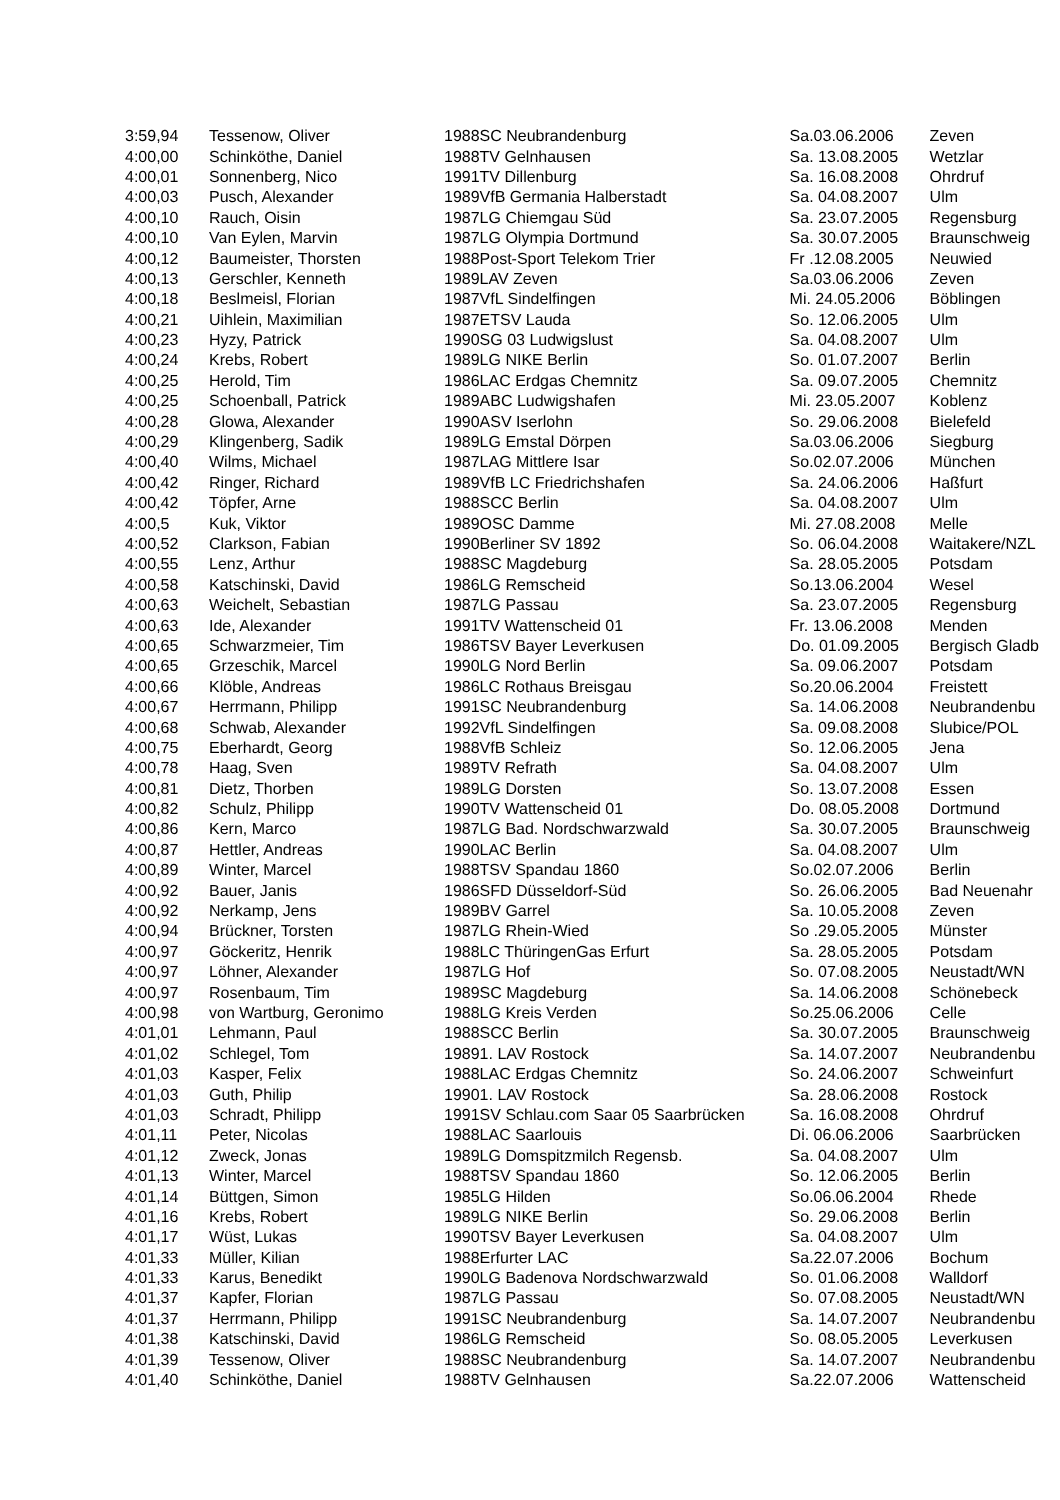| 3:59,94 | Tessenow, Oliver | 1988 | SC Neubrandenburg | Sa.03.06.2006 | Zeven |
| 4:00,00 | Schinköthe, Daniel | 1988 | TV Gelnhausen | Sa. 13.08.2005 | Wetzlar |
| 4:00,01 | Sonnenberg, Nico | 1991 | TV Dillenburg | Sa. 16.08.2008 | Ohrdruf |
| 4:00,03 | Pusch, Alexander | 1989 | VfB Germania Halberstadt | Sa. 04.08.2007 | Ulm |
| 4:00,10 | Rauch, Oisin | 1987 | LG Chiemgau Süd | Sa. 23.07.2005 | Regensburg |
| 4:00,10 | Van Eylen, Marvin | 1987 | LG Olympia Dortmund | Sa. 30.07.2005 | Braunschweig |
| 4:00,12 | Baumeister, Thorsten | 1988 | Post-Sport Telekom Trier | Fr .12.08.2005 | Neuwied |
| 4:00,13 | Gerschler, Kenneth | 1989 | LAV Zeven | Sa.03.06.2006 | Zeven |
| 4:00,18 | Beslmeisl, Florian | 1987 | VfL Sindelfingen | Mi. 24.05.2006 | Böblingen |
| 4:00,21 | Uihlein, Maximilian | 1987 | ETSV Lauda | So. 12.06.2005 | Ulm |
| 4:00,23 | Hyzy, Patrick | 1990 | SG 03 Ludwigslust | Sa. 04.08.2007 | Ulm |
| 4:00,24 | Krebs, Robert | 1989 | LG NIKE Berlin | So. 01.07.2007 | Berlin |
| 4:00,25 | Herold, Tim | 1986 | LAC Erdgas Chemnitz | Sa. 09.07.2005 | Chemnitz |
| 4:00,25 | Schoenball, Patrick | 1989 | ABC Ludwigshafen | Mi. 23.05.2007 | Koblenz |
| 4:00,28 | Glowa, Alexander | 1990 | ASV Iserlohn | So. 29.06.2008 | Bielefeld |
| 4:00,29 | Klingenberg, Sadik | 1989 | LG Emstal Dörpen | Sa.03.06.2006 | Siegburg |
| 4:00,40 | Wilms, Michael | 1987 | LAG Mittlere Isar | So.02.07.2006 | München |
| 4:00,42 | Ringer, Richard | 1989 | VfB LC Friedrichshafen | Sa. 24.06.2006 | Haßfurt |
| 4:00,42 | Töpfer, Arne | 1988 | SCC Berlin | Sa. 04.08.2007 | Ulm |
| 4:00,5 | Kuk, Viktor | 1989 | OSC Damme | Mi. 27.08.2008 | Melle |
| 4:00,52 | Clarkson, Fabian | 1990 | Berliner SV 1892 | So. 06.04.2008 | Waitakere/NZL |
| 4:00,55 | Lenz, Arthur | 1988 | SC Magdeburg | Sa. 28.05.2005 | Potsdam |
| 4:00,58 | Katschinski, David | 1986 | LG Remscheid | So.13.06.2004 | Wesel |
| 4:00,63 | Weichelt, Sebastian | 1987 | LG Passau | Sa. 23.07.2005 | Regensburg |
| 4:00,63 | Ide, Alexander | 1991 | TV Wattenscheid 01 | Fr. 13.06.2008 | Menden |
| 4:00,65 | Schwarzmeier, Tim | 1986 | TSV Bayer Leverkusen | Do. 01.09.2005 | Bergisch Gladb |
| 4:00,65 | Grzeschik, Marcel | 1990 | LG Nord Berlin | Sa. 09.06.2007 | Potsdam |
| 4:00,66 | Klöble, Andreas | 1986 | LC Rothaus Breisgau | So.20.06.2004 | Freistett |
| 4:00,67 | Herrmann, Philipp | 1991 | SC Neubrandenburg | Sa. 14.06.2008 | Neubrandenbu |
| 4:00,68 | Schwab, Alexander | 1992 | VfL Sindelfingen | Sa. 09.08.2008 | Slubice/POL |
| 4:00,75 | Eberhardt, Georg | 1988 | VfB Schleiz | So. 12.06.2005 | Jena |
| 4:00,78 | Haag, Sven | 1989 | TV Refrath | Sa. 04.08.2007 | Ulm |
| 4:00,81 | Dietz, Thorben | 1989 | LG Dorsten | So. 13.07.2008 | Essen |
| 4:00,82 | Schulz, Philipp | 1990 | TV Wattenscheid 01 | Do. 08.05.2008 | Dortmund |
| 4:00,86 | Kern, Marco | 1987 | LG Bad. Nordschwarzwald | Sa. 30.07.2005 | Braunschweig |
| 4:00,87 | Hettler, Andreas | 1990 | LAC Berlin | Sa. 04.08.2007 | Ulm |
| 4:00,89 | Winter, Marcel | 1988 | TSV Spandau 1860 | So.02.07.2006 | Berlin |
| 4:00,92 | Bauer, Janis | 1986 | SFD Düsseldorf-Süd | So. 26.06.2005 | Bad Neuenahr |
| 4:00,92 | Nerkamp, Jens | 1989 | BV Garrel | Sa. 10.05.2008 | Zeven |
| 4:00,94 | Brückner, Torsten | 1987 | LG Rhein-Wied | So .29.05.2005 | Münster |
| 4:00,97 | Göckeritz, Henrik | 1988 | LC ThüringenGas Erfurt | Sa. 28.05.2005 | Potsdam |
| 4:00,97 | Löhner, Alexander | 1987 | LG Hof | So. 07.08.2005 | Neustadt/WN |
| 4:00,97 | Rosenbaum, Tim | 1989 | SC Magdeburg | Sa. 14.06.2008 | Schönebeck |
| 4:00,98 | von Wartburg, Geronimo | 1988 | LG Kreis Verden | So.25.06.2006 | Celle |
| 4:01,01 | Lehmann, Paul | 1988 | SCC Berlin | Sa. 30.07.2005 | Braunschweig |
| 4:01,02 | Schlegel, Tom | 1989 | 1. LAV Rostock | Sa. 14.07.2007 | Neubrandenbu |
| 4:01,03 | Kasper, Felix | 1988 | LAC Erdgas Chemnitz | So. 24.06.2007 | Schweinfurt |
| 4:01,03 | Guth, Philip | 1990 | 1. LAV Rostock | Sa. 28.06.2008 | Rostock |
| 4:01,03 | Schradt, Philipp | 1991 | SV Schlau.com Saar 05 Saarbrücken | Sa. 16.08.2008 | Ohrdruf |
| 4:01,11 | Peter, Nicolas | 1988 | LAC Saarlouis | Di. 06.06.2006 | Saarbrücken |
| 4:01,12 | Zweck, Jonas | 1989 | LG Domspitzmilch Regensb. | Sa. 04.08.2007 | Ulm |
| 4:01,13 | Winter, Marcel | 1988 | TSV Spandau 1860 | So. 12.06.2005 | Berlin |
| 4:01,14 | Büttgen, Simon | 1985 | LG Hilden | So.06.06.2004 | Rhede |
| 4:01,16 | Krebs, Robert | 1989 | LG NIKE Berlin | So. 29.06.2008 | Berlin |
| 4:01,17 | Wüst, Lukas | 1990 | TSV Bayer Leverkusen | Sa. 04.08.2007 | Ulm |
| 4:01,33 | Müller, Kilian | 1988 | Erfurter LAC | Sa.22.07.2006 | Bochum |
| 4:01,33 | Karus, Benedikt | 1990 | LG Badenova Nordschwarzwald | So. 01.06.2008 | Walldorf |
| 4:01,37 | Kapfer, Florian | 1987 | LG Passau | So. 07.08.2005 | Neustadt/WN |
| 4:01,37 | Herrmann, Philipp | 1991 | SC Neubrandenburg | Sa. 14.07.2007 | Neubrandenbu |
| 4:01,38 | Katschinski, David | 1986 | LG Remscheid | So. 08.05.2005 | Leverkusen |
| 4:01,39 | Tessenow, Oliver | 1988 | SC Neubrandenburg | Sa. 14.07.2007 | Neubrandenbu |
| 4:01,40 | Schinköthe, Daniel | 1988 | TV Gelnhausen | Sa.22.07.2006 | Wattenscheid |